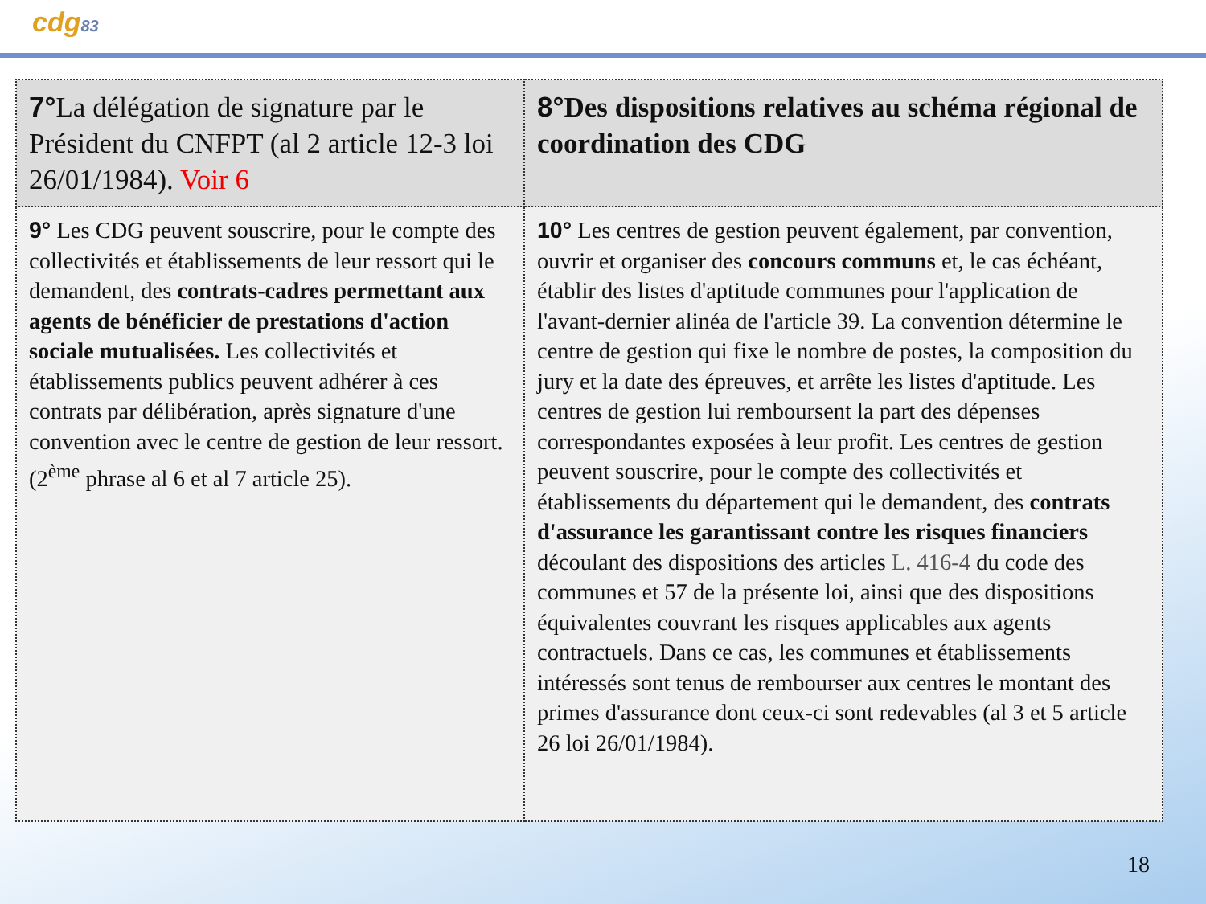cdg83
| 7° La délégation de signature par le Président du CNFPT (al 2 article 12-3 loi 26/01/1984). Voir 6 | 8° Des dispositions relatives au schéma régional de coordination des CDG |
| 9° Les CDG peuvent souscrire, pour le compte des collectivités et établissements de leur ressort qui le demandent, des contrats-cadres permettant aux agents de bénéficier de prestations d'action sociale mutualisées. Les collectivités et établissements publics peuvent adhérer à ces contrats par délibération, après signature d'une convention avec le centre de gestion de leur ressort. (2<sup>ème</sup> phrase al 6 et al 7 article 25). | 10° Les centres de gestion peuvent également, par convention, ouvrir et organiser des concours communs et, le cas échéant, établir des listes d'aptitude communes pour l'application de l'avant-dernier alinéa de l'article 39. La convention détermine le centre de gestion qui fixe le nombre de postes, la composition du jury et la date des épreuves, et arrête les listes d'aptitude. Les centres de gestion lui remboursent la part des dépenses correspondantes exposées à leur profit. Les centres de gestion peuvent souscrire, pour le compte des collectivités et établissements du département qui le demandent, des contrats d'assurance les garantissant contre les risques financiers découlant des dispositions des articles L. 416-4 du code des communes et 57 de la présente loi, ainsi que des dispositions équivalentes couvrant les risques applicables aux agents contractuels. Dans ce cas, les communes et établissements intéressés sont tenus de rembourser aux centres le montant des primes d'assurance dont ceux-ci sont redevables (al 3 et 5 article 26 loi 26/01/1984). |
18